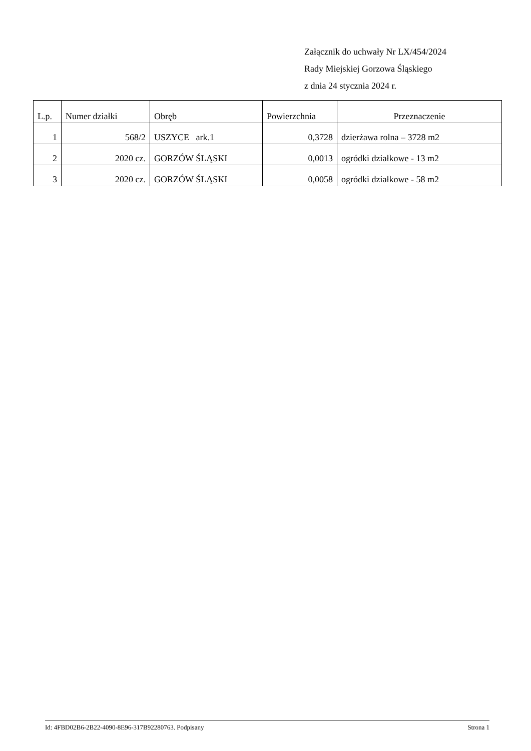Załącznik do uchwały Nr LX/454/2024
Rady Miejskiej Gorzowa Śląskiego
z dnia 24 stycznia 2024 r.
| L.p. | Numer działki | Obręb | Powierzchnia | Przeznaczenie |
| --- | --- | --- | --- | --- |
| 1 | 568/2 | USZYCE ark.1 | 0,3728 | dzierżawa rolna – 3728 m2 |
| 2 | 2020 cz. | GORZÓW ŚLĄSKI | 0,0013 | ogródki działkowe - 13 m2 |
| 3 | 2020 cz. | GORZÓW ŚLĄSKI | 0,0058 | ogródki działkowe - 58 m2 |
Id: 4FBD02B6-2B22-4090-8E96-317B92280763. Podpisany Strona 1